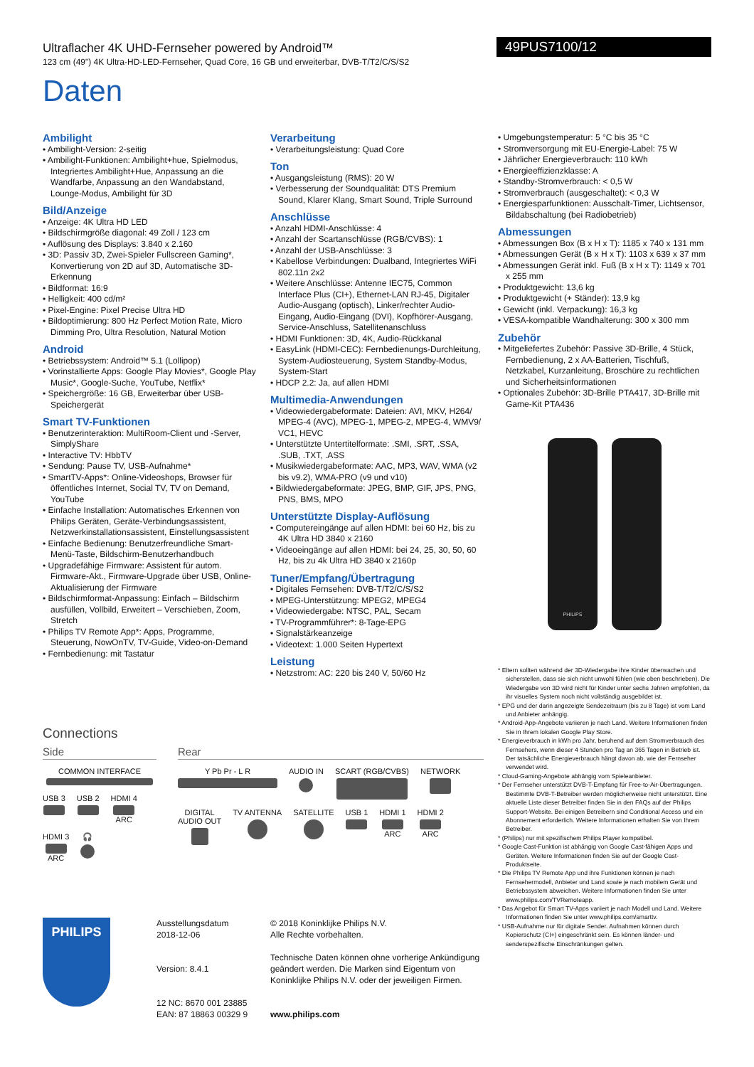Ultraflacher 4K UHD-Fernseher powered by Android™
123 cm (49") 4K Ultra-HD-LED-Fernseher, Quad Core, 16 GB und erweiterbar, DVB-T/T2/C/S/S2
49PUS7100/12
Daten
Ambilight
• Ambilight-Version: 2-seitig
• Ambilight-Funktionen: Ambilight+hue, Spielmodus, Integriertes Ambilight+Hue, Anpassung an die Wandfarbe, Anpassung an den Wandabstand, Lounge-Modus, Ambilight für 3D
Bild/Anzeige
• Anzeige: 4K Ultra HD LED
• Bildschirmgröße diagonal: 49 Zoll / 123 cm
• Auflösung des Displays: 3.840 x 2.160
• 3D: Passiv 3D, Zwei-Spieler Fullscreen Gaming*, Konvertierung von 2D auf 3D, Automatische 3D-Erkennung
• Bildformat: 16:9
• Helligkeit: 400 cd/m²
• Pixel-Engine: Pixel Precise Ultra HD
• Bildoptimierung: 800 Hz Perfect Motion Rate, Micro Dimming Pro, Ultra Resolution, Natural Motion
Android
• Betriebssystem: Android™ 5.1 (Lollipop)
• Vorinstallierte Apps: Google Play Movies*, Google Play Music*, Google-Suche, YouTube, Netflix*
• Speichergröße: 16 GB, Erweiterbar über USB-Speichergerät
Smart TV-Funktionen
• Benutzerinteraktion: MultiRoom-Client und -Server, SimplyShare
• Interactive TV: HbbTV
• Sendung: Pause TV, USB-Aufnahme*
• SmartTV-Apps*: Online-Videoshops, Browser für öffentliches Internet, Social TV, TV on Demand, YouTube
• Einfache Installation: Automatisches Erkennen von Philips Geräten, Geräte-Verbindungsassistent, Netzwerkinstallationsassistent, Einstellungsassistent
• Einfache Bedienung: Benutzerfreundliche Smart-Menü-Taste, Bildschirm-Benutzerhandbuch
• Upgradefähige Firmware: Assistent für autom. Firmware-Akt., Firmware-Upgrade über USB, Online-Aktualisierung der Firmware
• Bildschirmformat-Anpassung: Einfach – Bildschirm ausfüllen, Vollbild, Erweitert – Verschieben, Zoom, Stretch
• Philips TV Remote App*: Apps, Programme, Steuerung, NowOnTV, TV-Guide, Video-on-Demand
• Fernbedienung: mit Tastatur
Verarbeitung
• Verarbeitungsleistung: Quad Core
Ton
• Ausgangsleistung (RMS): 20 W
• Verbesserung der Soundqualität: DTS Premium Sound, Klarer Klang, Smart Sound, Triple Surround
Anschlüsse
• Anzahl HDMI-Anschlüsse: 4
• Anzahl der Scartanschlüsse (RGB/CVBS): 1
• Anzahl der USB-Anschlüsse: 3
• Kabellose Verbindungen: Dualband, Integriertes WiFi 802.11n 2x2
• Weitere Anschlüsse: Antenne IEC75, Common Interface Plus (CI+), Ethernet-LAN RJ-45, Digitaler Audio-Ausgang (optisch), Linker/rechter Audio-Eingang, Audio-Eingang (DVI), Kopfhörer-Ausgang, Service-Anschluss, Satellitenanschluss
• HDMI Funktionen: 3D, 4K, Audio-Rückkanal
• EasyLink (HDMI-CEC): Fernbedienungs-Durchleitung, System-Audiosteuerung, System Standby-Modus, System-Start
• HDCP 2.2: Ja, auf allen HDMI
Multimedia-Anwendungen
• Videowiedergabeformate: Dateien: AVI, MKV, H264/ MPEG-4 (AVC), MPEG-1, MPEG-2, MPEG-4, WMV9/ VC1, HEVC
• Unterstützte Untertitelformate: .SMI, .SRT, .SSA, .SUB, .TXT, .ASS
• Musikwiedergabeformate: AAC, MP3, WAV, WMA (v2 bis v9.2), WMA-PRO (v9 und v10)
• Bildwiedergabeformate: JPEG, BMP, GIF, JPS, PNG, PNS, BMS, MPO
Unterstützte Display-Auflösung
• Computereingänge auf allen HDMI: bei 60 Hz, bis zu 4K Ultra HD 3840 x 2160
• Videoeingänge auf allen HDMI: bei 24, 25, 30, 50, 60 Hz, bis zu 4k Ultra HD 3840 x 2160p
Tuner/Empfang/Übertragung
• Digitales Fernsehen: DVB-T/T2/C/S/S2
• MPEG-Unterstützung: MPEG2, MPEG4
• Videowiedergabe: NTSC, PAL, Secam
• TV-Programmführer*: 8-Tage-EPG
• Signalstärkeanzeige
• Videotext: 1.000 Seiten Hypertext
Leistung
• Netzstrom: AC: 220 bis 240 V, 50/60 Hz
• Umgebungstemperatur: 5 °C bis 35 °C
• Stromversorgung mit EU-Energie-Label: 75 W
• Jährlicher Energieverbrauch: 110 kWh
• Energieeffizienzklasse: A
• Standby-Stromverbrauch: < 0,5 W
• Stromverbrauch (ausgeschaltet): < 0,3 W
• Energiesparfunktionen: Ausschalt-Timer, Lichtsensor, Bildabschaltung (bei Radiobetrieb)
Abmessungen
• Abmessungen Box (B x H x T): 1185 x 740 x 131 mm
• Abmessungen Gerät (B x H x T): 1103 x 639 x 37 mm
• Abmessungen Gerät inkl. Fuß (B x H x T): 1149 x 701 x 255 mm
• Produktgewicht: 13,6 kg
• Produktgewicht (+ Ständer): 13,9 kg
• Gewicht (inkl. Verpackung): 16,3 kg
• VESA-kompatible Wandhalterung: 300 x 300 mm
Zubehör
• Mitgeliefertes Zubehör: Passive 3D-Brille, 4 Stück, Fernbedienung, 2 x AA-Batterien, Tischfuß, Netzkabel, Kurzanleitung, Broschüre zu rechtlichen und Sicherheitsinformationen
• Optionales Zubehör: 3D-Brille PTA417, 3D-Brille mit Game-Kit PTA436
PHILIPS
* Eltern sollten während der 3D-Wiedergabe ihre Kinder überwachen und sicherstellen, dass sie sich nicht unwohl fühlen (wie oben beschrieben). Die Wiedergabe von 3D wird nicht für Kinder unter sechs Jahren empfohlen, da ihr visuelles System noch nicht vollständig ausgebildet ist.
* EPG und der darin angezeigte Sendezeitraum (bis zu 8 Tage) ist vom Land und Anbieter anhängig.
* Android-App-Angebote variieren je nach Land. Weitere Informationen finden Sie in Ihrem lokalen Google Play Store.
* Energieverbrauch in kWh pro Jahr, beruhend auf dem Stromverbrauch des Fernsehers, wenn dieser 4 Stunden pro Tag an 365 Tagen in Betrieb ist. Der tatsächliche Energieverbrauch hängt davon ab, wie der Fernseher verwendet wird.
* Cloud-Gaming-Angebote abhängig vom Spieleanbieter.
* Der Fernseher unterstützt DVB-T-Empfang für Free-to-Air-Übertragungen. Bestimmte DVB-T-Betreiber werden möglicherweise nicht unterstützt. Eine aktuelle Liste dieser Betreiber finden Sie in den FAQs auf der Philips Support-Website. Bei einigen Betreibern sind Conditional Access und ein Abonnement erforderlich. Weitere Informationen erhalten Sie von Ihrem Betreiber.
* (Philips) nur mit spezifischem Philips Player kompatibel.
* Google Cast-Funktion ist abhängig von Google Cast-fähigen Apps und Geräten. Weitere Informationen finden Sie auf der Google Cast-Produktseite.
* Die Philips TV Remote App und ihre Funktionen können je nach Fernsehermodell, Anbieter und Land sowie je nach mobilem Gerät und Betriebssystem abweichen. Weitere Informationen finden Sie unter www.philips.com/TVRemoteapp.
* Das Angebot für Smart TV-Apps variiert je nach Modell und Land. Weitere Informationen finden Sie unter www.philips.com/smarttv.
* USB-Aufnahme nur für digitale Sender. Aufnahmen können durch Kopierschutz (CI+) eingeschränkt sein. Es können länder- und senderspezifische Einschränkungen gelten.
Connections
Side
COMMON INTERFACE
USB 3
USB 2
HDMI 4 ARC
HDMI 3 ARC
🎧
Rear
Y Pb Pr - L R
AUDIO IN
SCART (RGB/CVBS)
NETWORK
DIGITAL
AUDIO OUT
TV ANTENNA
SATELLITE
USB 1
HDMI 1 ARC
HDMI 2 ARC
PHILIPS
Ausstellungsdatum
2018-12-06
Version: 8.4.1
12 NC: 8670 001 23885
EAN: 87 18863 00329 9
© 2018 Koninklijke Philips N.V.
Alle Rechte vorbehalten.
Technische Daten können ohne vorherige Ankündigung geändert werden. Die Marken sind Eigentum von Koninklijke Philips N.V. oder der jeweiligen Firmen.
www.philips.com